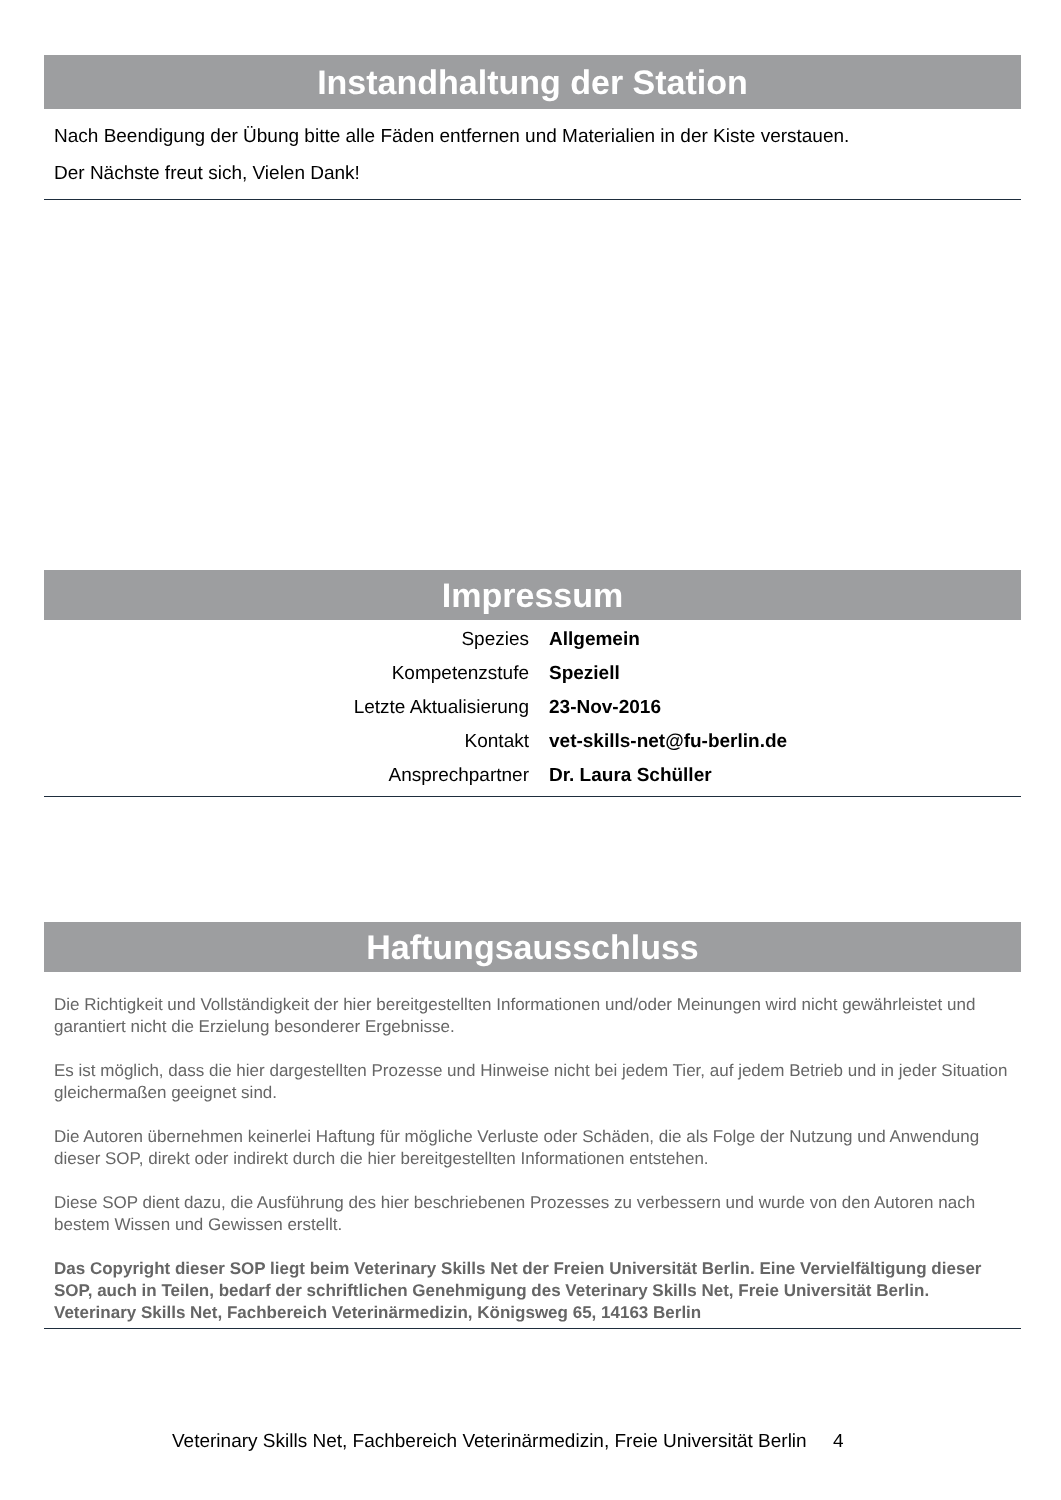Instandhaltung der Station
Nach Beendigung der Übung bitte alle Fäden entfernen und Materialien in der Kiste verstauen.
Der Nächste freut sich, Vielen Dank!
Impressum
| Spezies | Allgemein |
| Kompetenzstufe | Speziell |
| Letzte Aktualisierung | 23-Nov-2016 |
| Kontakt | vet-skills-net@fu-berlin.de |
| Ansprechpartner | Dr. Laura Schüller |
Haftungsausschluss
Die Richtigkeit und Vollständigkeit der hier bereitgestellten Informationen und/oder Meinungen wird nicht gewährleistet und garantiert nicht die Erzielung besonderer Ergebnisse.
Es ist möglich, dass die hier dargestellten Prozesse und Hinweise nicht bei jedem Tier, auf jedem Betrieb und in jeder Situation gleichermaßen geeignet sind.
Die Autoren übernehmen keinerlei Haftung für mögliche Verluste oder Schäden, die als Folge der Nutzung und Anwendung dieser SOP, direkt oder indirekt durch die hier bereitgestellten Informationen entstehen.
Diese SOP dient dazu, die Ausführung des hier beschriebenen Prozesses zu verbessern und wurde von den Autoren nach bestem Wissen und Gewissen erstellt.
Das Copyright dieser SOP liegt beim Veterinary Skills Net der Freien Universität Berlin. Eine Vervielfältigung dieser SOP, auch in Teilen, bedarf der schriftlichen Genehmigung des Veterinary Skills Net, Freie Universität Berlin.
Veterinary Skills Net, Fachbereich Veterinärmedizin, Königsweg 65, 14163 Berlin
Veterinary Skills Net, Fachbereich Veterinärmedizin, Freie Universität Berlin 4